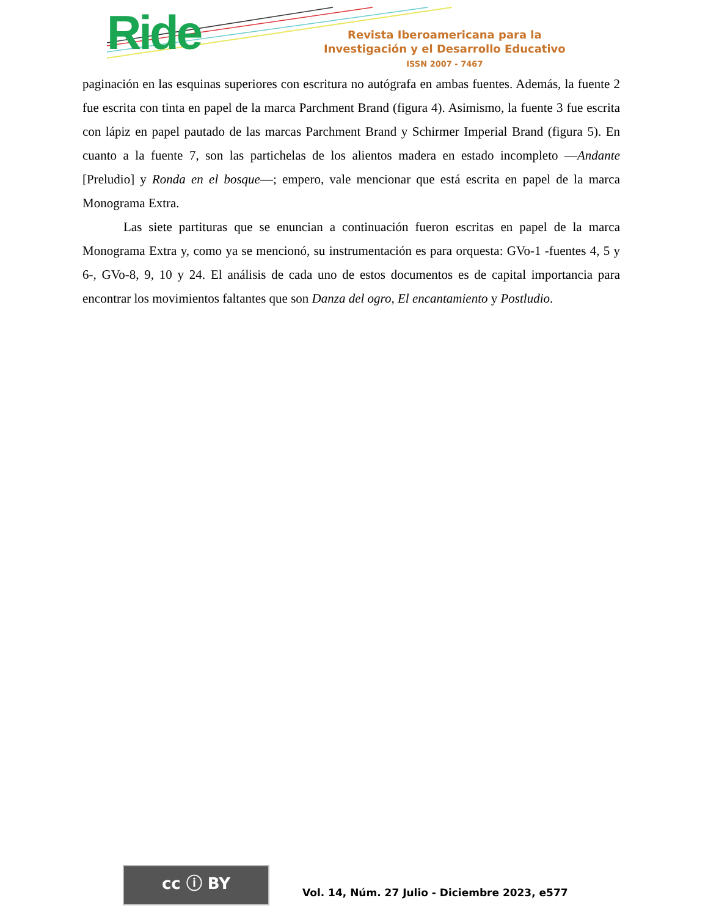Ride
Revista Iberoamericana para la
Investigación y el Desarrollo Educativo
ISSN 2007 - 7467
paginación en las esquinas superiores con escritura no autógrafa en ambas fuentes. Además, la fuente 2 fue escrita con tinta en papel de la marca Parchment Brand (figura 4). Asimismo, la fuente 3 fue escrita con lápiz en papel pautado de las marcas Parchment Brand y Schirmer Imperial Brand (figura 5). En cuanto a la fuente 7, son las partichelas de los alientos madera en estado incompleto —Andante [Preludio] y Ronda en el bosque—; empero, vale mencionar que está escrita en papel de la marca Monograma Extra.
Las siete partituras que se enuncian a continuación fueron escritas en papel de la marca Monograma Extra y, como ya se mencionó, su instrumentación es para orquesta: GVo-1 -fuentes 4, 5 y 6-, GVo-8, 9, 10 y 24. El análisis de cada uno de estos documentos es de capital importancia para encontrar los movimientos faltantes que son Danza del ogro, El encantamiento y Postludio.
cc ⓘ BY
Vol. 14, Núm. 27 Julio - Diciembre 2023, e577